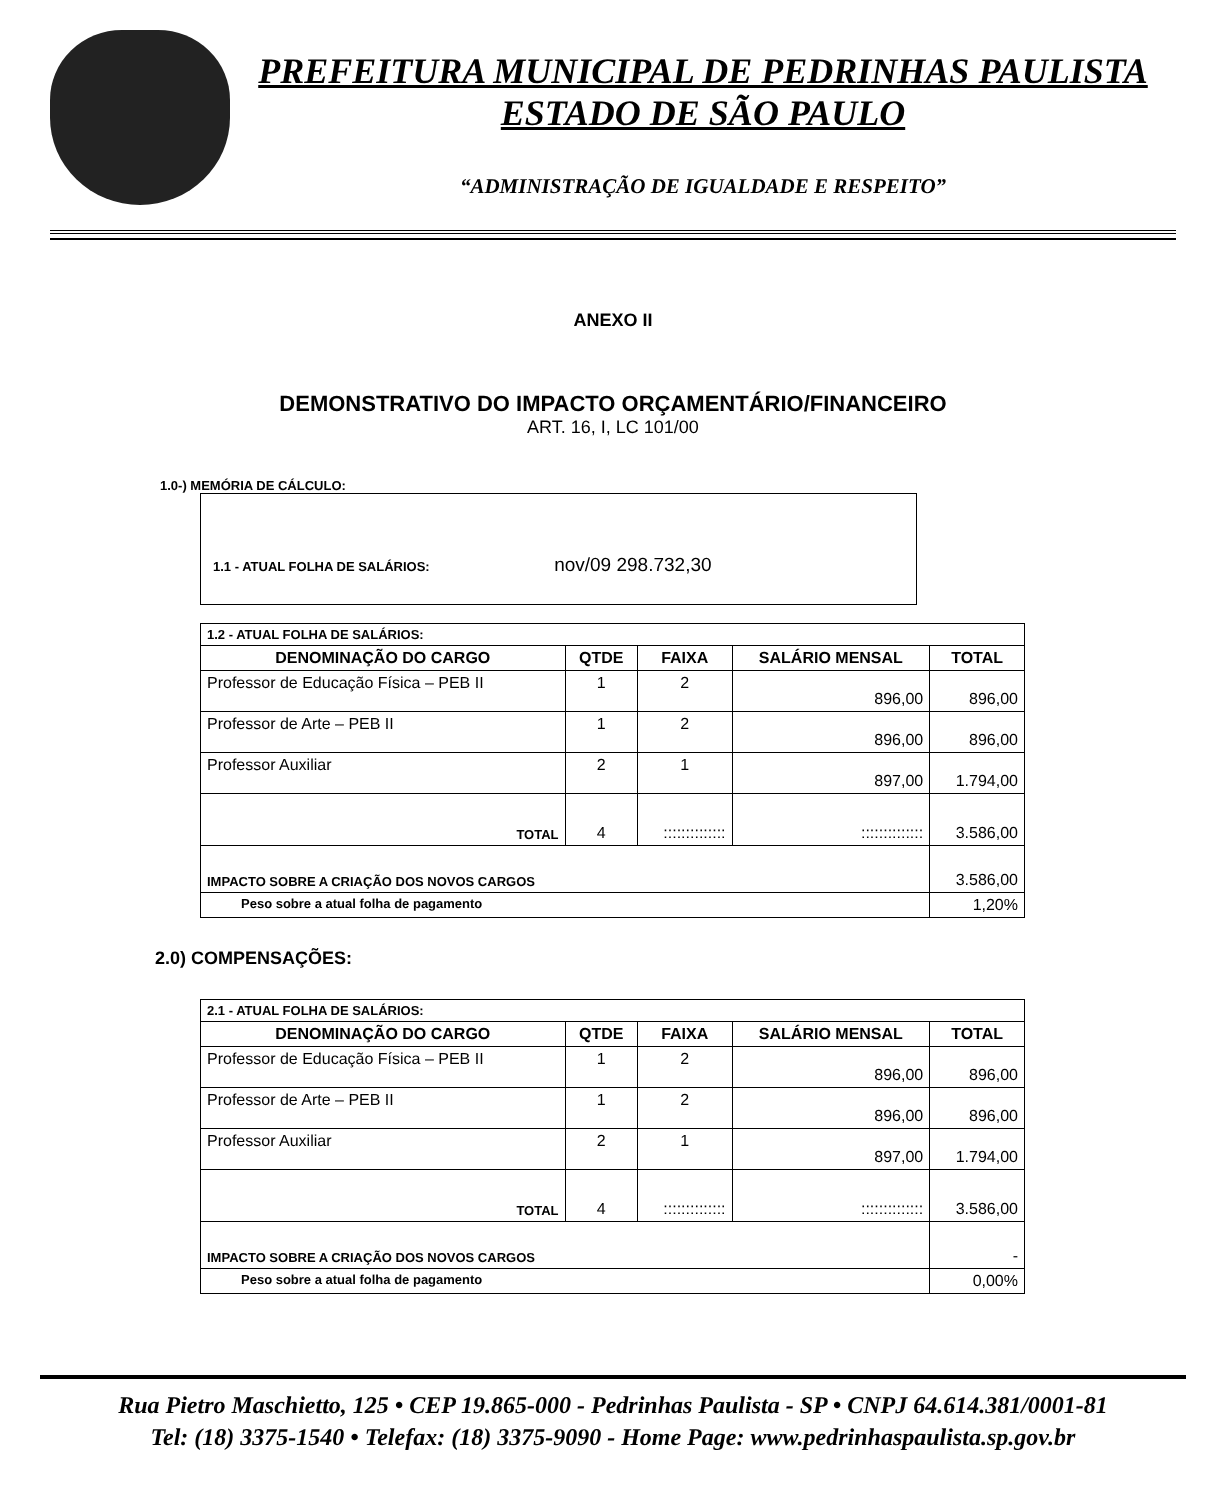PREFEITURA MUNICIPAL DE PEDRINHAS PAULISTA
ESTADO DE SÃO PAULO
“ADMINISTRAÇÃO DE IGUALDADE E RESPEITO”
ANEXO II
DEMONSTRATIVO DO IMPACTO ORÇAMENTÁRIO/FINANCEIRO
ART. 16, I, LC 101/00
1.0-) MEMÓRIA DE CÁLCULO:
1.1 - ATUAL FOLHA DE SALÁRIOS: nov/09 298.732,30
| 1.2 - ATUAL FOLHA DE SALÁRIOS: | | | | |
| DENOMINAÇÃO DO CARGO | QTDE | FAIXA | SALÁRIO MENSAL | TOTAL |
| Professor de Educação Física – PEB II | 1 | 2 | 896,00 | 896,00 |
| Professor de Arte – PEB II | 1 | 2 | 896,00 | 896,00 |
| Professor Auxiliar | 2 | 1 | 897,00 | 1.794,00 |
| TOTAL | 4 | :::::::::::::: | :::::::::::::: | 3.586,00 |
| IMPACTO SOBRE A CRIAÇÃO DOS NOVOS CARGOS | | | | 3.586,00 |
| Peso sobre a atual folha de pagamento | | | | 1,20% |
2.0) COMPENSAÇÕES:
| 2.1 - ATUAL FOLHA DE SALÁRIOS: | | | | |
| DENOMINAÇÃO DO CARGO | QTDE | FAIXA | SALÁRIO MENSAL | TOTAL |
| Professor de Educação Física – PEB II | 1 | 2 | 896,00 | 896,00 |
| Professor de Arte – PEB II | 1 | 2 | 896,00 | 896,00 |
| Professor Auxiliar | 2 | 1 | 897,00 | 1.794,00 |
| TOTAL | 4 | :::::::::::::: | :::::::::::::: | 3.586,00 |
| IMPACTO SOBRE A CRIAÇÃO DOS NOVOS CARGOS | | | | - |
| Peso sobre a atual folha de pagamento | | | | 0,00% |
Rua Pietro Maschietto, 125 • CEP 19.865-000 - Pedrinhas Paulista - SP • CNPJ 64.614.381/0001-81
Tel: (18) 3375-1540 • Telefax: (18) 3375-9090 - Home Page: www.pedrinhaspaulista.sp.gov.br